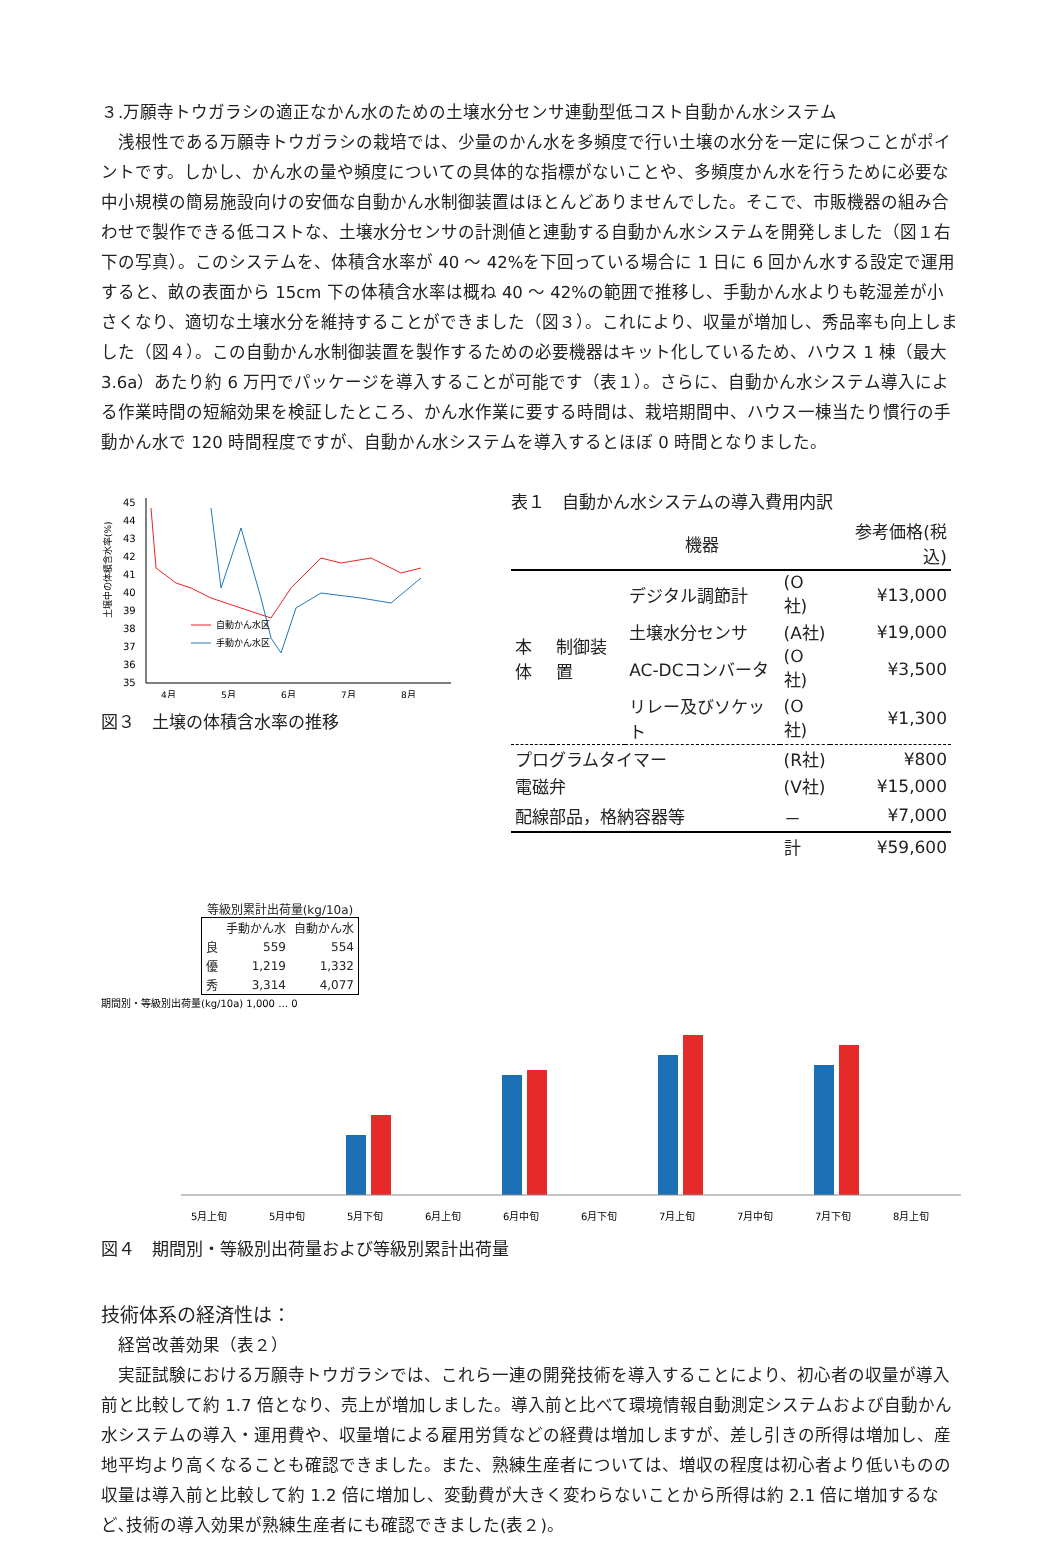３.万願寺トウガラシの適正なかん水のための土壌水分センサ連動型低コスト自動かん水システム
浅根性である万願寺トウガラシの栽培では、少量のかん水を多頻度で行い土壌の水分を一定に保つことがポイントです。しかし、かん水の量や頻度についての具体的な指標がないことや、多頻度かん水を行うために必要な中小規模の簡易施設向けの安価な自動かん水制御装置はほとんどありませんでした。そこで、市販機器の組み合わせで製作できる低コストな、土壌水分センサの計測値と連動する自動かん水システムを開発しました（図１右下の写真）。このシステムを、体積含水率が 40 ～ 42%を下回っている場合に 1 日に 6 回かん水する設定で運用すると、畝の表面から 15cm 下の体積含水率は概ね 40 ～ 42%の範囲で推移し、手動かん水よりも乾湿差が小さくなり、適切な土壌水分を維持することができました（図３）。これにより、収量が増加し、秀品率も向上しました（図４）。この自動かん水制御装置を製作するための必要機器はキット化しているため、ハウス 1 棟（最大 3.6a）あたり約 6 万円でパッケージを導入することが可能です（表１）。さらに、自動かん水システム導入による作業時間の短縮効果を検証したところ、かん水作業に要する時間は、栽培期間中、ハウス一棟当たり慣行の手動かん水で 120 時間程度ですが、自動かん水システムを導入するとほぼ 0 時間となりました。
土壌中の体積含水率(%)
45
44
43
42
41
40
39
38
37
36
35
自動かん水区
手動かん水区
4月
5月
6月
7月
8月
図３　土壌の体積含水率の推移
表１　自動かん水システムの導入費用内訳
| | | 機器 | | 参考価格(税込) |
| --- | --- | --- | --- | --- |
| 本体 | 制御装置 | デジタル調節計 | (O社) | ¥13,000 |
| | | 土壌水分センサ | (A社) | ¥19,000 |
| | | AC-DCコンバータ | (O社) | ¥3,500 |
| | | リレー及びソケット | (O社) | ¥1,300 |
| プログラムタイマー | | | (R社) | ¥800 |
| 電磁弁 | | | (V社) | ¥15,000 |
| 配線部品，格納容器等 | | | － | ¥7,000 |
| | | | 計 | ¥59,600 |
等級別累計出荷量(kg/10a)
| | 手動かん水 | 自動かん水 |
| --- | --- | --- |
| 良 | 559 | 554 |
| 優 | 1,219 | 1,332 |
| 秀 | 3,314 | 4,077 |
期間別・等級別出荷量(kg/10a) 1,000 … 0
5月上旬
5月中旬
5月下旬
6月上旬
6月中旬
6月下旬
7月上旬
7月中旬
7月下旬
8月上旬
図４　期間別・等級別出荷量および等級別累計出荷量
技術体系の経済性は：
経営改善効果（表２）
実証試験における万願寺トウガラシでは、これら一連の開発技術を導入することにより、初心者の収量が導入前と比較して約 1.7 倍となり、売上が増加しました。導入前と比べて環境情報自動測定システムおよび自動かん水システムの導入・運用費や、収量増による雇用労賃などの経費は増加しますが、差し引きの所得は増加し、産地平均より高くなることも確認できました。また、熟練生産者については、増収の程度は初心者より低いものの収量は導入前と比較して約 1.2 倍に増加し、変動費が大きく変わらないことから所得は約 2.1 倍に増加するなど､技術の導入効果が熟練生産者にも確認できました(表２)。